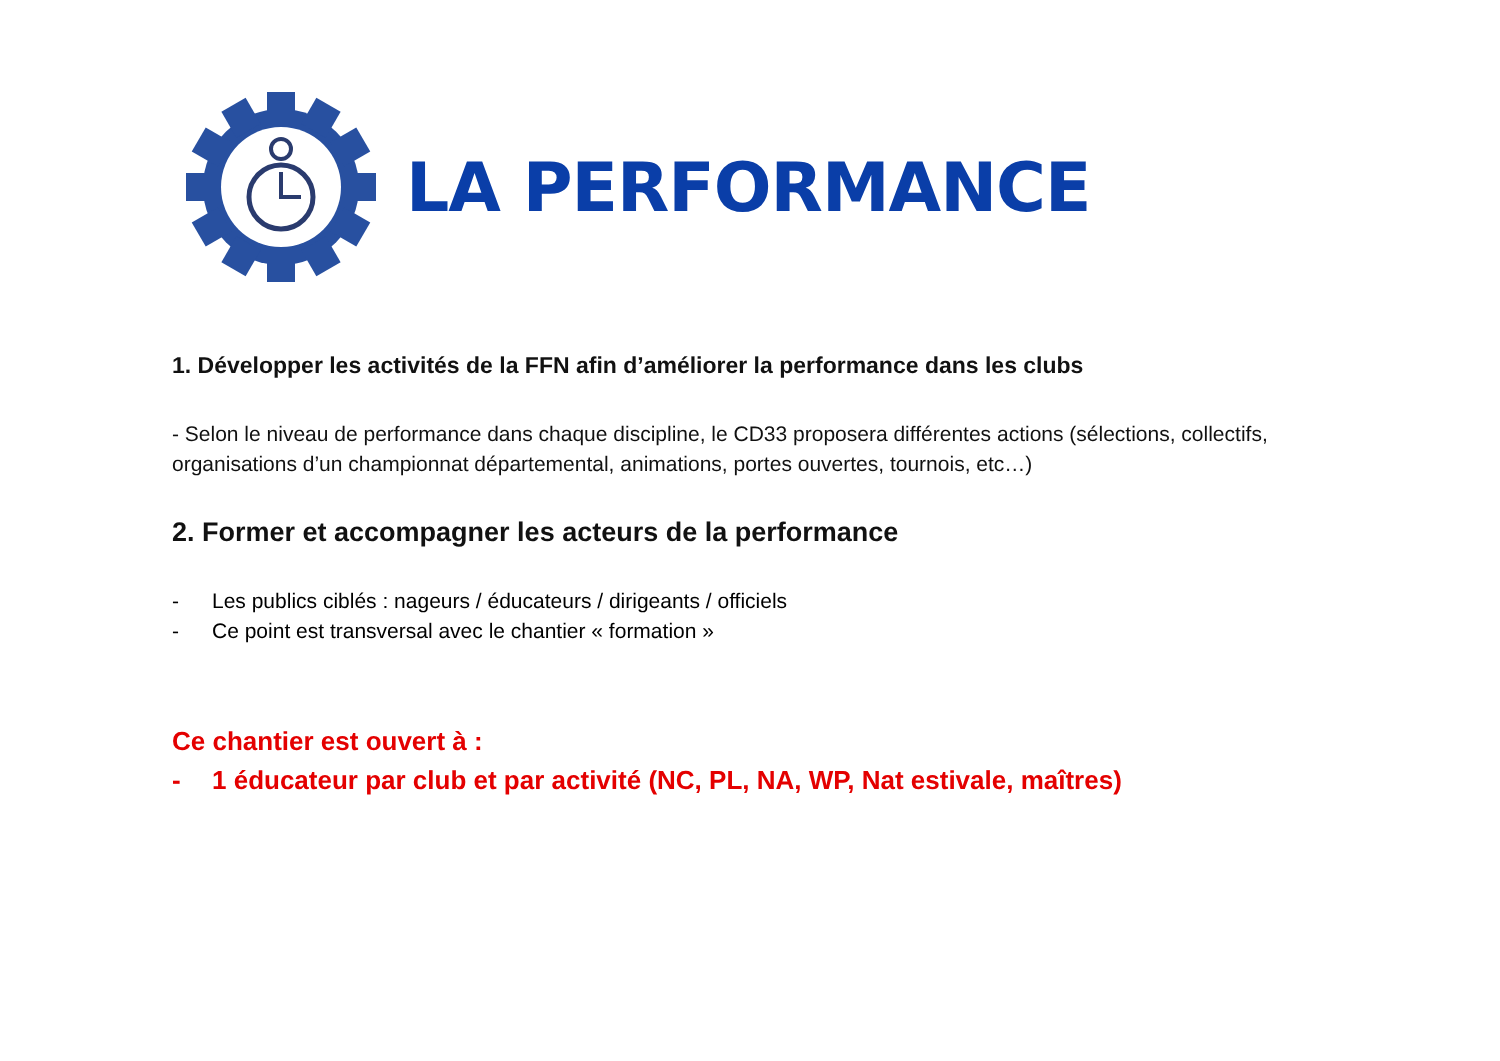LA PERFORMANCE
1. Développer les activités de la FFN afin d’améliorer la performance dans les clubs
- Selon le niveau de performance dans chaque discipline, le CD33 proposera différentes actions (sélections, collectifs, organisations d’un championnat départemental, animations, portes ouvertes, tournois, etc…)
2. Former et accompagner les acteurs de la performance
- Les publics ciblés : nageurs / éducateurs / dirigeants / officiels
- Ce point est transversal avec le chantier « formation »
Ce chantier est ouvert à :
- 1 éducateur par club et par activité (NC, PL, NA, WP, Nat estivale, maîtres)